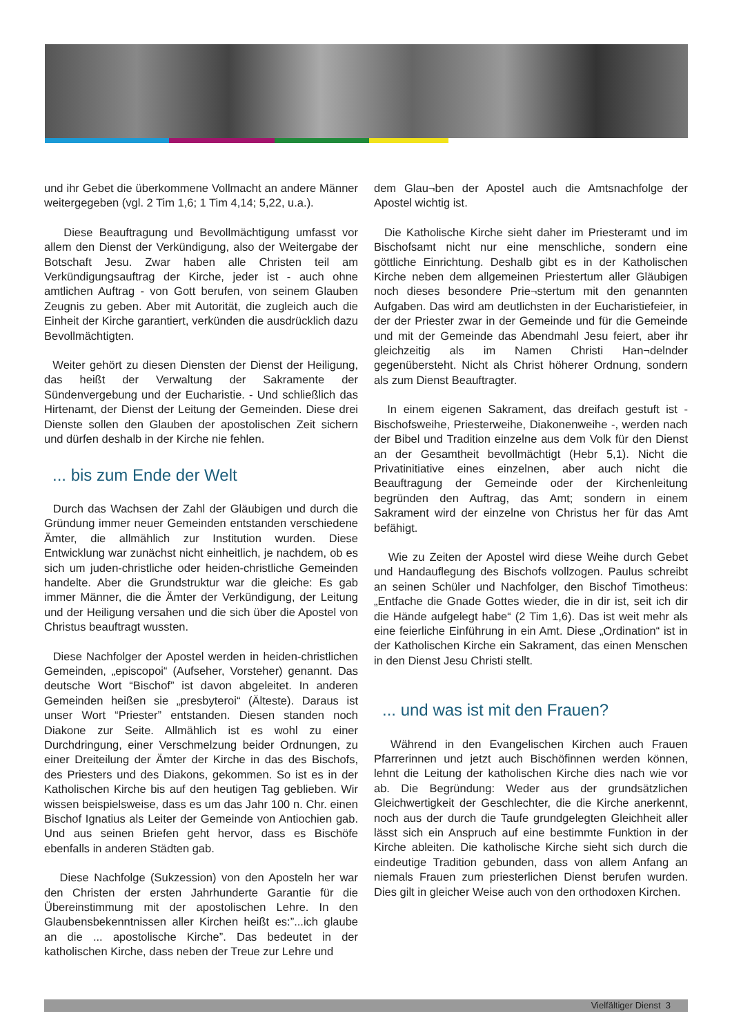und ihr Gebet die überkommene Vollmacht an andere Männer weitergegeben (vgl. 2 Tim 1,6; 1 Tim 4,14; 5,22, u.a.).
Diese Beauftragung und Bevollmächtigung umfasst vor allem den Dienst der Verkündigung, also der Weitergabe der Botschaft Jesu. Zwar haben alle Christen teil am Verkündigungsauftrag der Kirche, jeder ist - auch ohne amtlichen Auftrag - von Gott berufen, von seinem Glauben Zeugnis zu geben. Aber mit Autorität, die zugleich auch die Einheit der Kirche garantiert, verkünden die ausdrücklich dazu Bevollmächtigten.
Weiter gehört zu diesen Diensten der Dienst der Heiligung, das heißt der Verwaltung der Sakramente der Sündenvergebung und der Eucharistie. - Und schließlich das Hirtenamt, der Dienst der Leitung der Gemeinden. Diese drei Dienste sollen den Glauben der apostolischen Zeit sichern und dürfen deshalb in der Kirche nie fehlen.
... bis zum Ende der Welt
Durch das Wachsen der Zahl der Gläubigen und durch die Gründung immer neuer Gemeinden entstanden verschiedene Ämter, die allmählich zur Institution wurden. Diese Entwicklung war zunächst nicht einheitlich, je nachdem, ob es sich um juden-christliche oder heiden-christliche Gemeinden handelte. Aber die Grundstruktur war die gleiche: Es gab immer Männer, die die Ämter der Verkündigung, der Leitung und der Heiligung versahen und die sich über die Apostel von Christus beauftragt wussten.
Diese Nachfolger der Apostel werden in heiden-christlichen Gemeinden, „episcopoi“ (Aufseher, Vorsteher) genannt. Das deutsche Wort “Bischof” ist davon abgeleitet. In anderen Gemeinden heißen sie „presbyteroi“ (Älteste). Daraus ist unser Wort “Priester” entstanden. Diesen standen noch Diakone zur Seite. Allmählich ist es wohl zu einer Durchdringung, einer Verschmelzung beider Ordnungen, zu einer Dreiteilung der Ämter der Kirche in das des Bischofs, des Priesters und des Diakons, gekommen. So ist es in der Katholischen Kirche bis auf den heutigen Tag geblieben. Wir wissen beispielsweise, dass es um das Jahr 100 n. Chr. einen Bischof Ignatius als Leiter der Gemeinde von Antiochien gab. Und aus seinen Briefen geht hervor, dass es Bischöfe ebenfalls in anderen Städten gab.
Diese Nachfolge (Sukzession) von den Aposteln her war den Christen der ersten Jahrhunderte Garantie für die Übereinstimmung mit der apostolischen Lehre. In den Glaubensbekenntnissen aller Kirchen heißt es:”...ich glaube an die ... apostolische Kirche”. Das bedeutet in der katholischen Kirche, dass neben der Treue zur Lehre und
dem Glau¬ben der Apostel auch die Amtsnachfolge der Apostel wichtig ist.
Die Katholische Kirche sieht daher im Priesteramt und im Bischofsamt nicht nur eine menschliche, sondern eine göttliche Einrichtung. Deshalb gibt es in der Katholischen Kirche neben dem allgemeinen Priestertum aller Gläubigen noch dieses besondere Prie¬stertum mit den genannten Aufgaben. Das wird am deutlichsten in der Eucharistiefeier, in der der Priester zwar in der Gemeinde und für die Gemeinde und mit der Gemeinde das Abendmahl Jesu feiert, aber ihr gleichzeitig als im Namen Christi Han¬delnder gegenübersteht. Nicht als Christ höherer Ordnung, sondern als zum Dienst Beauftragter.
In einem eigenen Sakrament, das dreifach gestuft ist - Bischofsweihe, Priesterweihe, Diakonenweihe -, werden nach der Bibel und Tradition einzelne aus dem Volk für den Dienst an der Gesamtheit bevollmächtigt (Hebr 5,1). Nicht die Privatinitiative eines einzelnen, aber auch nicht die Beauftragung der Gemeinde oder der Kirchenleitung begründen den Auftrag, das Amt; sondern in einem Sakrament wird der einzelne von Christus her für das Amt befähigt.
Wie zu Zeiten der Apostel wird diese Weihe durch Gebet und Handauflegung des Bischofs vollzogen. Paulus schreibt an seinen Schüler und Nachfolger, den Bischof Timotheus: „Entfache die Gnade Gottes wieder, die in dir ist, seit ich dir die Hände aufgelegt habe“ (2 Tim 1,6). Das ist weit mehr als eine feierliche Einführung in ein Amt. Diese „Ordination“ ist in der Katholischen Kirche ein Sakrament, das einen Menschen in den Dienst Jesu Christi stellt.
... und was ist mit den Frauen?
Während in den Evangelischen Kirchen auch Frauen Pfarrerinnen und jetzt auch Bischöfinnen werden können, lehnt die Leitung der katholischen Kirche dies nach wie vor ab. Die Begründung: Weder aus der grundsätzlichen Gleichwertigkeit der Geschlechter, die die Kirche anerkennt, noch aus der durch die Taufe grundgelegten Gleichheit aller lässt sich ein Anspruch auf eine bestimmte Funktion in der Kirche ableiten. Die katholische Kirche sieht sich durch die eindeutige Tradition gebunden, dass von allem Anfang an niemals Frauen zum priesterlichen Dienst berufen wurden. Dies gilt in gleicher Weise auch von den orthodoxen Kirchen.
Vielfältiger Dienst 3